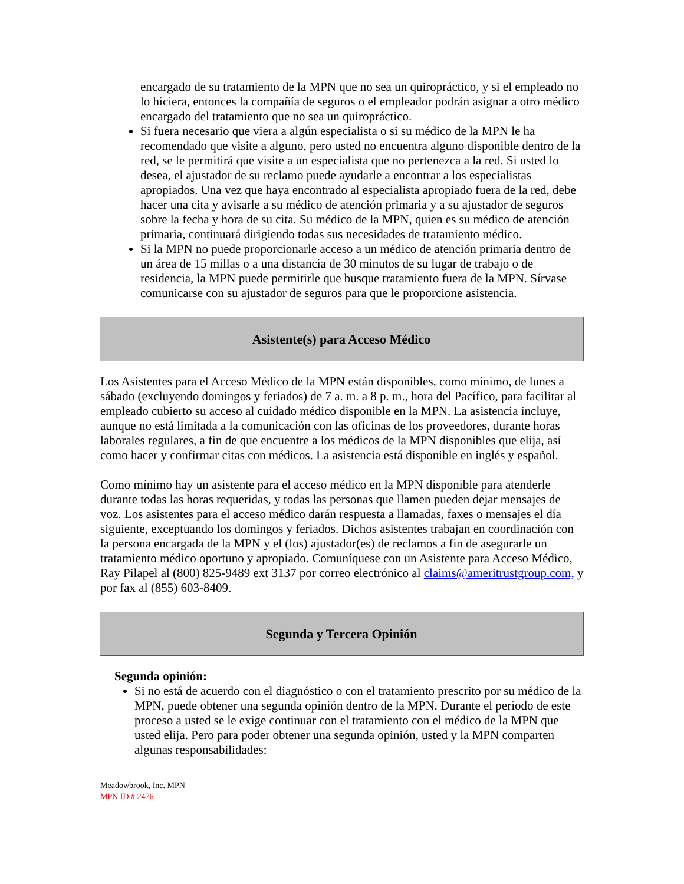encargado de su tratamiento de la MPN que no sea un quiropráctico, y si el empleado no lo hiciera, entonces la compañía de seguros o el empleador podrán asignar a otro médico encargado del tratamiento que no sea un quiropráctico.
Si fuera necesario que viera a algún especialista o si su médico de la MPN le ha recomendado que visite a alguno, pero usted no encuentra alguno disponible dentro de la red, se le permitirá que visite a un especialista que no pertenezca a la red. Si usted lo desea, el ajustador de su reclamo puede ayudarle a encontrar a los especialistas apropiados. Una vez que haya encontrado al especialista apropiado fuera de la red, debe hacer una cita y avisarle a su médico de atención primaria y a su ajustador de seguros sobre la fecha y hora de su cita. Su médico de la MPN, quien es su médico de atención primaria, continuará dirigiendo todas sus necesidades de tratamiento médico.
Si la MPN no puede proporcionarle acceso a un médico de atención primaria dentro de un área de 15 millas o a una distancia de 30 minutos de su lugar de trabajo o de residencia, la MPN puede permitirle que busque tratamiento fuera de la MPN. Sírvase comunicarse con su ajustador de seguros para que le proporcione asistencia.
Asistente(s) para Acceso Médico
Los Asistentes para el Acceso Médico de la MPN están disponibles, como mínimo, de lunes a sábado (excluyendo domingos y feriados) de 7 a. m. a 8 p. m., hora del Pacífico, para facilitar al empleado cubierto su acceso al cuidado médico disponible en la MPN. La asistencia incluye, aunque no está limitada a la comunicación con las oficinas de los proveedores, durante horas laborales regulares, a fin de que encuentre a los médicos de la MPN disponibles que elija, así como hacer y confirmar citas con médicos. La asistencia está disponible en inglés y español.
Como mínimo hay un asistente para el acceso médico en la MPN disponible para atenderle durante todas las horas requeridas, y todas las personas que llamen pueden dejar mensajes de voz. Los asistentes para el acceso médico darán respuesta a llamadas, faxes o mensajes el día siguiente, exceptuando los domingos y feriados. Dichos asistentes trabajan en coordinación con la persona encargada de la MPN y el (los) ajustador(es) de reclamos a fin de asegurarle un tratamiento médico oportuno y apropiado. Comuníquese con un Asistente para Acceso Médico, Ray Pilapel al (800) 825-9489 ext 3137 por correo electrónico al claims@ameritrustgroup.com, y por fax al (855) 603-8409.
Segunda y Tercera Opinión
Segunda opinión:
Si no está de acuerdo con el diagnóstico o con el tratamiento prescrito por su médico de la MPN, puede obtener una segunda opinión dentro de la MPN. Durante el periodo de este proceso a usted se le exige continuar con el tratamiento con el médico de la MPN que usted elija. Pero para poder obtener una segunda opinión, usted y la MPN comparten algunas responsabilidades:
Meadowbrook, Inc. MPN
MPN ID # 2476